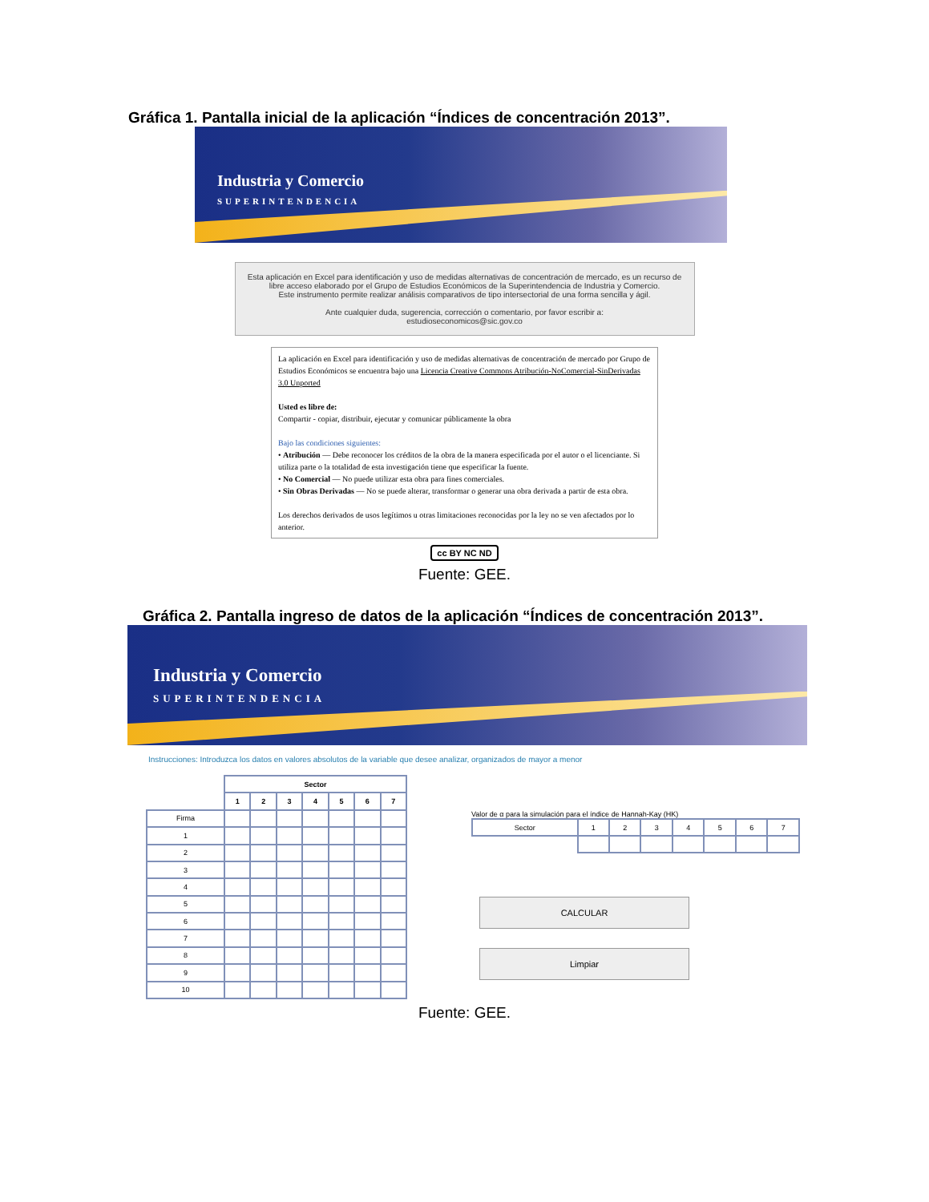Gráfica 1. Pantalla inicial de la aplicación “Índices de concentración 2013”.
Industria y Comercio
SUPERINTENDENCIA
Esta aplicación en Excel para identificación y uso de medidas alternativas de concentración de mercado, es un recurso de libre acceso elaborado por el Grupo de Estudios Económicos de la Superintendencia de Industria y Comercio.
Este instrumento permite realizar análisis comparativos de tipo intersectorial de una forma sencilla y ágil.
Ante cualquier duda, sugerencia, corrección o comentario, por favor escribir a:
estudioseconomicos@sic.gov.co
La aplicación en Excel para identificación y uso de medidas alternativas de concentración de mercado por Grupo de Estudios Económicos se encuentra bajo una Licencia Creative Commons Atribución-NoComercial-SinDerivadas 3.0 Unported
Usted es libre de:
Compartir - copiar, distribuir, ejecutar y comunicar públicamente la obra
Bajo las condiciones siguientes:
• Atribución — Debe reconocer los créditos de la obra de la manera especificada por el autor o el licenciante. Si utiliza parte o la totalidad de esta investigación tiene que especificar la fuente.
• No Comercial — No puede utilizar esta obra para fines comerciales.
• Sin Obras Derivadas — No se puede alterar, transformar o generar una obra derivada a partir de esta obra.
Los derechos derivados de usos legítimos u otras limitaciones reconocidas por la ley no se ven afectados por lo anterior.
cc BY NC ND
Fuente: GEE.
Gráfica 2. Pantalla ingreso de datos de la aplicación “Índices de concentración 2013”.
Industria y Comercio
SUPERINTENDENCIA
Instrucciones: Introduzca los datos en valores absolutos de la variable que desee analizar, organizados de mayor a menor
| | Sector | | | | | | |
| | 1 | 2 | 3 | 4 | 5 | 6 | 7 |
| Firma | | | | | | | |
| 1 | | | | | | | |
| 2 | | | | | | | |
| 3 | | | | | | | |
| 4 | | | | | | | |
| 5 | | | | | | | |
| 6 | | | | | | | |
| 7 | | | | | | | |
| 8 | | | | | | | |
| 9 | | | | | | | |
| 10 | | | | | | | |
Valor de α para la simulación para el índice de Hannah-Kay (HK)
| Sector | 1 | 2 | 3 | 4 | 5 | 6 | 7 |
CALCULAR
Limpiar
Fuente: GEE.